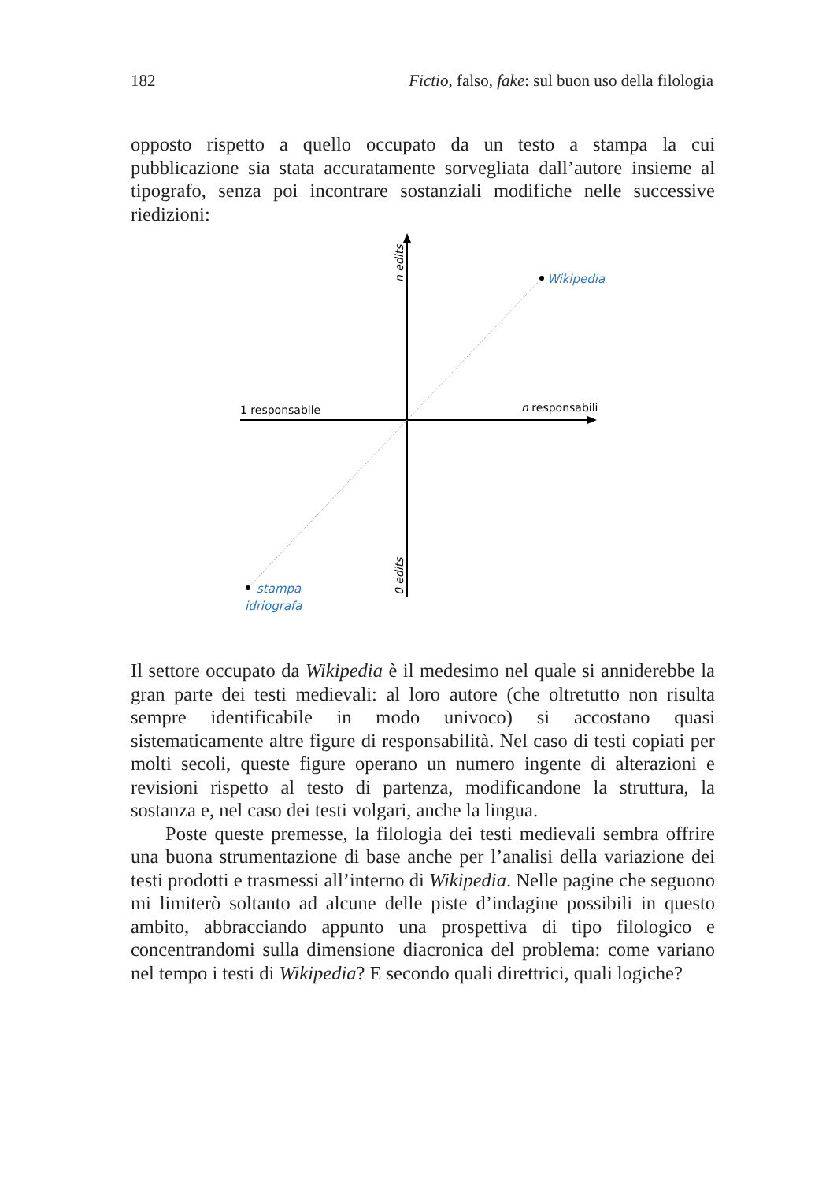182 Fictio, falso, fake: sul buon uso della filologia
opposto rispetto a quello occupato da un testo a stampa la cui pubblicazione sia stata accuratamente sorvegliata dall’autore insieme al tipografo, senza poi incontrare sostanziali modifiche nelle successive riedizioni:
1 responsabile
n responsabili
Wikipedia
stampa
idriografa
n edits
0 edits
Il settore occupato da Wikipedia è il medesimo nel quale si annidere­bbe la gran parte dei testi medievali: al loro autore (che oltretutto non risulta sempre identificabile in modo univoco) si accostano quasi sistematicamente altre figure di responsabilità. Nel caso di testi copiati per molti secoli, queste figure operano un numero ingente di alterazioni e revisioni rispetto al testo di partenza, modificandone la struttura, la sostanza e, nel caso dei testi volgari, anche la lingua.
Poste queste premesse, la filologia dei testi medievali sembra offrire una buona strumentazione di base anche per l’analisi della variazione dei testi prodotti e trasmessi all’interno di Wikipedia. Nelle pagine che seguono mi limiterò soltanto ad alcune delle piste d’indagine possibili in questo ambito, abbracciando appunto una prospettiva di tipo filologico e concentrandomi sulla dimensione diacronica del problema: come variano nel tempo i testi di Wikipedia? E secondo quali direttrici, quali logiche?